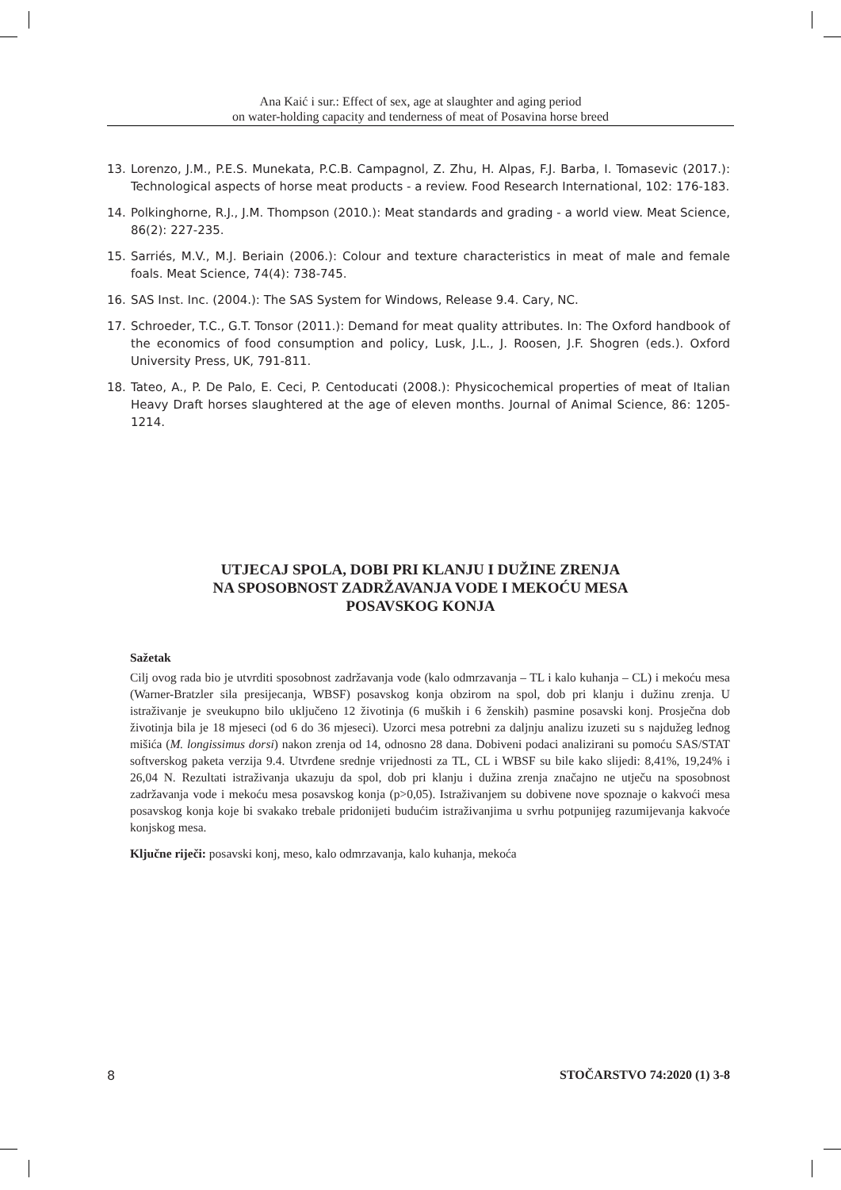Ana Kaić i sur.: Effect of sex, age at slaughter and aging period
on water-holding capacity and tenderness of meat of Posavina horse breed
13. Lorenzo, J.M., P.E.S. Munekata, P.C.B. Campagnol, Z. Zhu, H. Alpas, F.J. Barba, I. Tomasevic (2017.): Technological aspects of horse meat products - a review. Food Research International, 102: 176-183.
14. Polkinghorne, R.J., J.M. Thompson (2010.): Meat standards and grading - a world view. Meat Science, 86(2): 227-235.
15. Sarriés, M.V., M.J. Beriain (2006.): Colour and texture characteristics in meat of male and female foals. Meat Science, 74(4): 738-745.
16. SAS Inst. Inc. (2004.): The SAS System for Windows, Release 9.4. Cary, NC.
17. Schroeder, T.C., G.T. Tonsor (2011.): Demand for meat quality attributes. In: The Oxford handbook of the economics of food consumption and policy, Lusk, J.L., J. Roosen, J.F. Shogren (eds.). Oxford University Press, UK, 791-811.
18. Tateo, A., P. De Palo, E. Ceci, P. Centoducati (2008.): Physicochemical properties of meat of Italian Heavy Draft horses slaughtered at the age of eleven months. Journal of Animal Science, 86: 1205-1214.
UTJECAJ SPOLA, DOBI PRI KLANJU I DUŽINE ZRENJA
NA SPOSOBNOST ZADRŽAVANJA VODE I MEKOĆU MESA
POSAVSKOG KONJA
Sažetak
Cilj ovog rada bio je utvrditi sposobnost zadržavanja vode (kalo odmrzavanja – TL i kalo kuhanja – CL) i mekoću mesa (Warner-Bratzler sila presijecanja, WBSF) posavskog konja obzirom na spol, dob pri klanju i dužinu zrenja. U istraživanje je sveukupno bilo uključeno 12 životinja (6 muških i 6 ženskih) pasmine posavski konj. Prosječna dob životinja bila je 18 mjeseci (od 6 do 36 mjeseci). Uzorci mesa potrebni za daljnju analizu izuzeti su s najdužeg leđnog mišića (M. longissimus dorsi) nakon zrenja od 14, odnosno 28 dana. Dobiveni podaci analizirani su pomoću SAS/STAT softverskog paketa verzija 9.4. Utvrđene srednje vrijednosti za TL, CL i WBSF su bile kako slijedi: 8,41%, 19,24% i 26,04 N. Rezultati istraživanja ukazuju da spol, dob pri klanju i dužina zrenja značajno ne utječu na sposobnost zadržavanja vode i mekoću mesa posavskog konja (p>0,05). Istraživanjem su dobivene nove spoznaje o kakvoći mesa posavskog konja koje bi svakako trebale pridonijeti budućim istraživanjima u svrhu potpunijeg razumijevanja kakvoće konjskog mesa.
Ključne riječi: posavski konj, meso, kalo odmrzavanja, kalo kuhanja, mekoća
8 STOČARSTVO 74:2020 (1) 3-8